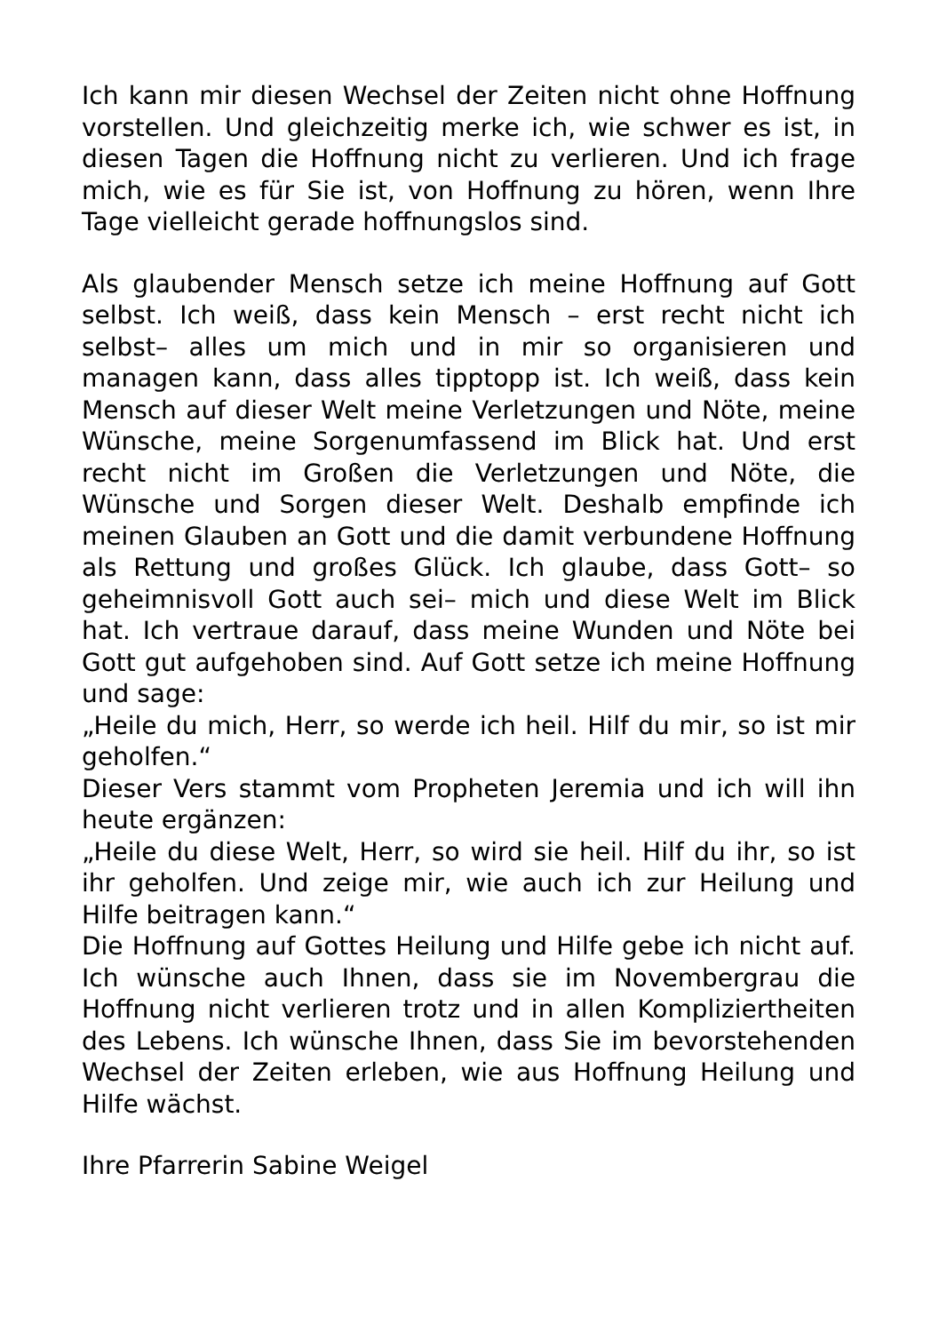Ich kann mir diesen Wechsel der Zeiten nicht ohne Hoffnung vorstellen. Und gleichzeitig merke ich, wie schwer es ist, in diesen Tagen die Hoffnung nicht zu verlieren. Und ich frage mich, wie es für Sie ist, von Hoffnung zu hören, wenn Ihre Tage vielleicht gerade hoffnungslos sind.
Als glaubender Mensch setze ich meine Hoffnung auf Gott selbst. Ich weiß, dass kein Mensch – erst recht nicht ich selbst– alles um mich und in mir so organisieren und managen kann, dass alles tipptopp ist. Ich weiß, dass kein Mensch auf dieser Welt meine Verletzungen und Nöte, meine Wünsche, meine Sorgenumfassend im Blick hat. Und erst recht nicht im Großen die Verletzungen und Nöte, die Wünsche und Sorgen dieser Welt. Deshalb empfinde ich meinen Glauben an Gott und die damit verbundene Hoffnung als Rettung und großes Glück. Ich glaube, dass Gott– so geheimnisvoll Gott auch sei– mich und diese Welt im Blick hat. Ich vertraue darauf, dass meine Wunden und Nöte bei Gott gut aufgehoben sind. Auf Gott setze ich meine Hoffnung und sage:
„Heile du mich, Herr, so werde ich heil. Hilf du mir, so ist mir geholfen.“
Dieser Vers stammt vom Propheten Jeremia und ich will ihn heute ergänzen:
„Heile du diese Welt, Herr, so wird sie heil. Hilf du ihr, so ist ihr geholfen. Und zeige mir, wie auch ich zur Heilung und Hilfe beitragen kann.“
Die Hoffnung auf Gottes Heilung und Hilfe gebe ich nicht auf. Ich wünsche auch Ihnen, dass sie im Novembergrau die Hoffnung nicht verlieren trotz und in allen Kompliziertheiten des Lebens. Ich wünsche Ihnen, dass Sie im bevorstehenden Wechsel der Zeiten erleben, wie aus Hoffnung Heilung und Hilfe wächst.
Ihre Pfarrerin Sabine Weigel